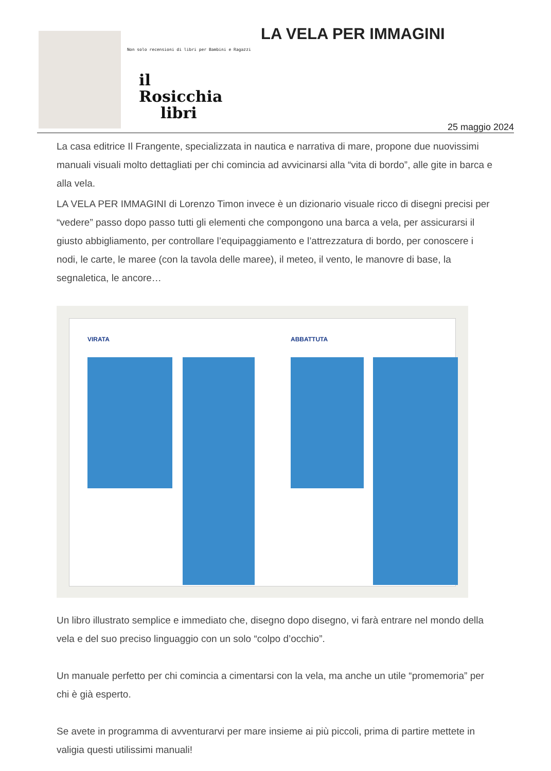Non solo recensioni di libri per Bambini e Ragazzi
il
Rosicchia
libri
LA VELA PER IMMAGINI
25 maggio 2024
La casa editrice Il Frangente, specializzata in nautica e narrativa di mare, propone due nuovissimi manuali visuali molto dettagliati per chi comincia ad avvicinarsi alla “vita di bordo”, alle gite in barca e alla vela.
LA VELA PER IMMAGINI di Lorenzo Timon invece è un dizionario visuale ricco di disegni precisi per “vedere” passo dopo passo tutti gli elementi che compongono una barca a vela, per assicurarsi il giusto abbigliamento, per controllare l’equipaggiamento e l’attrezzatura di bordo, per conoscere i nodi, le carte, le maree (con la tavola delle maree), il meteo, il vento, le manovre di base, la segnaletica, le ancore…
VIRATA ABBATTUTA
Un libro illustrato semplice e immediato che, disegno dopo disegno, vi farà entrare nel mondo della vela e del suo preciso linguaggio con un solo “colpo d’occhio”.
Un manuale perfetto per chi comincia a cimentarsi con la vela, ma anche un utile “promemoria” per chi è già esperto.
Se avete in programma di avventurarvi per mare insieme ai più piccoli, prima di partire mettete in valigia questi utilissimi manuali!